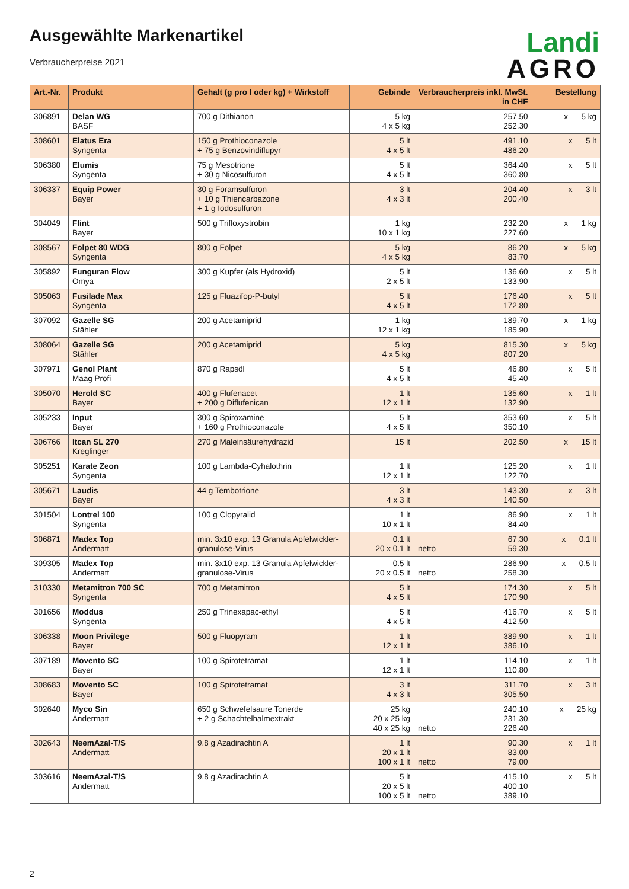Landi
AGRO
Ausgewählte Markenartikel
Verbraucherpreise 2021
| Art.-Nr. | Produkt | Gehalt (g pro l oder kg) + Wirkstoff | Gebinde | Verbraucherpreis inkl. MwSt. in CHF | | Bestellung |
| --- | --- | --- | --- | --- | --- | --- |
| 306891 | Delan WG BASF | 700 g Dithianon | 5 kg 4 x 5 kg | | 257.50 252.30 | x 5 kg |
| 308601 | Elatus Era Syngenta | 150 g Prothioconazole + 75 g Benzovindiflupyr | 5 lt 4 x 5 lt | | 491.10 486.20 | x 5 lt |
| 306380 | Elumis Syngenta | 75 g Mesotrione + 30 g Nicosulfuron | 5 lt 4 x 5 lt | | 364.40 360.80 | x 5 lt |
| 306337 | Equip Power Bayer | 30 g Foramsulfuron + 10 g Thiencarbazone + 1 g Iodosulfuron | 3 lt 4 x 3 lt | | 204.40 200.40 | x 3 lt |
| 304049 | Flint Bayer | 500 g Trifloxystrobin | 1 kg 10 x 1 kg | | 232.20 227.60 | x 1 kg |
| 308567 | Folpet 80 WDG Syngenta | 800 g Folpet | 5 kg 4 x 5 kg | | 86.20 83.70 | x 5 kg |
| 305892 | Funguran Flow Omya | 300 g Kupfer (als Hydroxid) | 5 lt 2 x 5 lt | | 136.60 133.90 | x 5 lt |
| 305063 | Fusilade Max Syngenta | 125 g Fluazifop-P-butyl | 5 lt 4 x 5 lt | | 176.40 172.80 | x 5 lt |
| 307092 | Gazelle SG Stähler | 200 g Acetamiprid | 1 kg 12 x 1 kg | | 189.70 185.90 | x 1 kg |
| 308064 | Gazelle SG Stähler | 200 g Acetamiprid | 5 kg 4 x 5 kg | | 815.30 807.20 | x 5 kg |
| 307971 | Genol Plant Maag Profi | 870 g Rapsöl | 5 lt 4 x 5 lt | | 46.80 45.40 | x 5 lt |
| 305070 | Herold SC Bayer | 400 g Flufenacet + 200 g Diflufenican | 1 lt 12 x 1 lt | | 135.60 132.90 | x 1 lt |
| 305233 | Input Bayer | 300 g Spiroxamine + 160 g Prothioconazole | 5 lt 4 x 5 lt | | 353.60 350.10 | x 5 lt |
| 306766 | Itcan SL 270 Kreglinger | 270 g Maleinsäurehydrazid | 15 lt | | 202.50 | x 15 lt |
| 305251 | Karate Zeon Syngenta | 100 g Lambda-Cyhalothrin | 1 lt 12 x 1 lt | | 125.20 122.70 | x 1 lt |
| 305671 | Laudis Bayer | 44 g Tembotrione | 3 lt 4 x 3 lt | | 143.30 140.50 | x 3 lt |
| 301504 | Lontrel 100 Syngenta | 100 g Clopyralid | 1 lt 10 x 1 lt | | 86.90 84.40 | x 1 lt |
| 306871 | Madex Top Andermatt | min. 3x10 exp. 13 Granula Apfelwickler-granulose-Virus | 0.1 lt 20 x 0.1 lt | netto | 67.30 59.30 | x 0.1 lt |
| 309305 | Madex Top Andermatt | min. 3x10 exp. 13 Granula Apfelwickler-granulose-Virus | 0.5 lt 20 x 0.5 lt | netto | 286.90 258.30 | x 0.5 lt |
| 310330 | Metamitron 700 SC Syngenta | 700 g Metamitron | 5 lt 4 x 5 lt | | 174.30 170.90 | x 5 lt |
| 301656 | Moddus Syngenta | 250 g Trinexapac-ethyl | 5 lt 4 x 5 lt | | 416.70 412.50 | x 5 lt |
| 306338 | Moon Privilege Bayer | 500 g Fluopyram | 1 lt 12 x 1 lt | | 389.90 386.10 | x 1 lt |
| 307189 | Movento SC Bayer | 100 g Spirotetramat | 1 lt 12 x 1 lt | | 114.10 110.80 | x 1 lt |
| 308683 | Movento SC Bayer | 100 g Spirotetramat | 3 lt 4 x 3 lt | | 311.70 305.50 | x 3 lt |
| 302640 | Myco Sin Andermatt | 650 g Schwefelsaure Tonerde + 2 g Schachtelhalmextrakt | 25 kg 20 x 25 kg 40 x 25 kg | netto | 240.10 231.30 226.40 | x 25 kg |
| 302643 | NeemAzal-T/S Andermatt | 9.8 g Azadirachtin A | 1 lt 20 x 1 lt 100 x 1 lt | netto | 90.30 83.00 79.00 | x 1 lt |
| 303616 | NeemAzal-T/S Andermatt | 9.8 g Azadirachtin A | 5 lt 20 x 5 lt 100 x 5 lt | netto | 415.10 400.10 389.10 | x 5 lt |
2